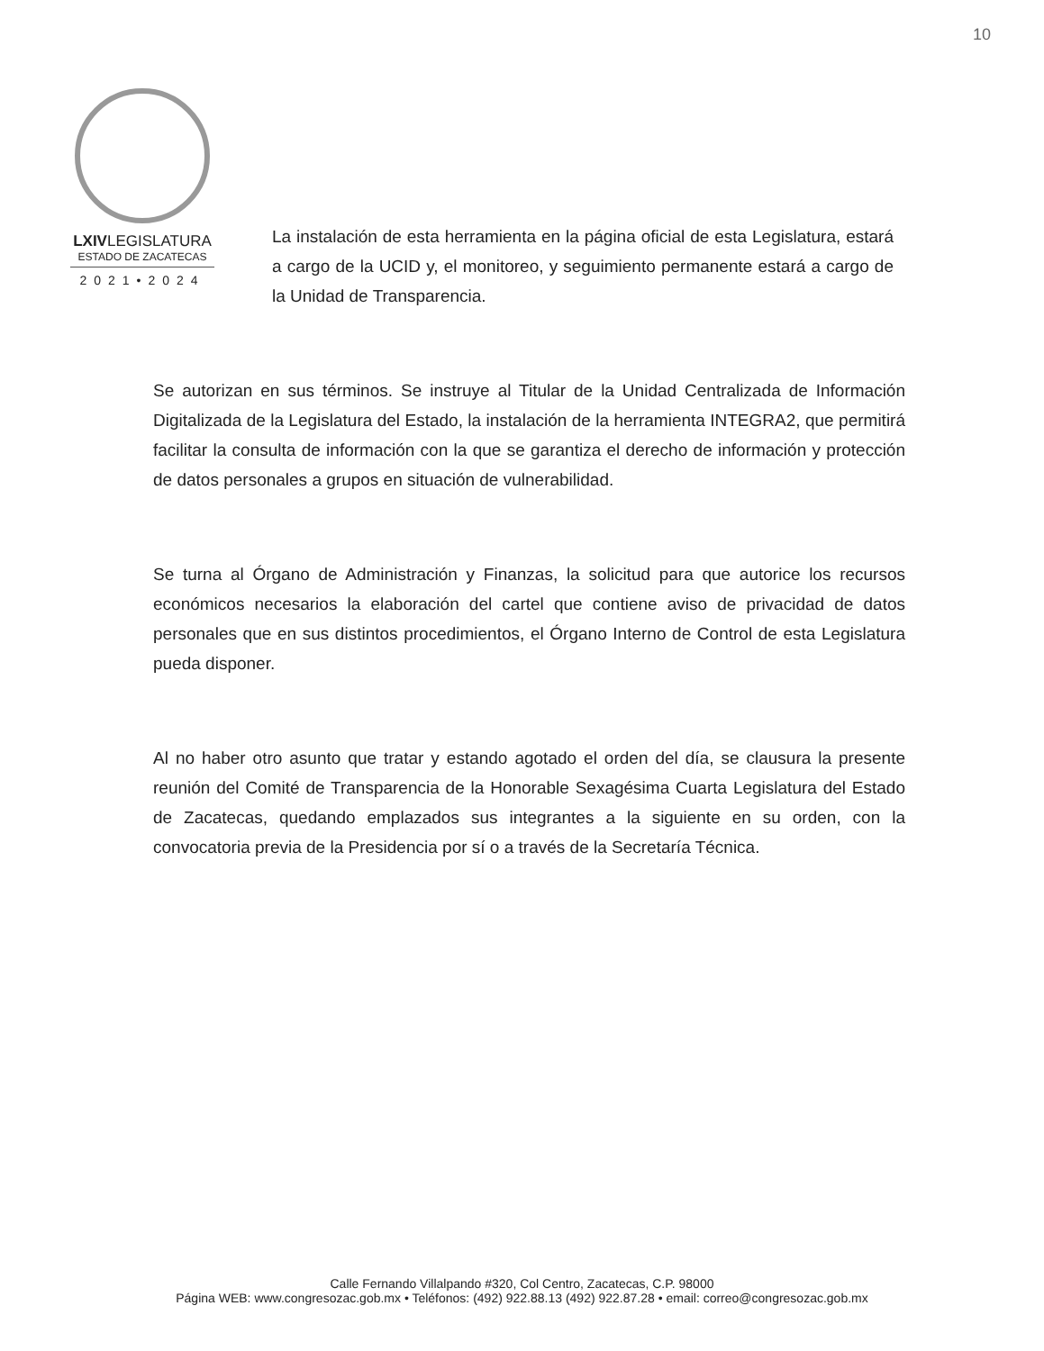10
LXIVLEGISLATURA
ESTADO DE ZACATECAS
2021•2024
La instalación de esta herramienta en la página oficial de esta Legislatura, estará a cargo de la UCID y, el monitoreo, y seguimiento permanente estará a cargo de la Unidad de Transparencia.
Se autorizan en sus términos. Se instruye al Titular de la Unidad Centralizada de Información Digitalizada de la Legislatura del Estado, la instalación de la herramienta INTEGRA2, que permitirá facilitar la consulta de información con la que se garantiza el derecho de información y protección de datos personales a grupos en situación de vulnerabilidad.
Se turna al Órgano de Administración y Finanzas, la solicitud para que autorice los recursos económicos necesarios la elaboración del cartel que contiene aviso de privacidad de datos personales que en sus distintos procedimientos, el Órgano Interno de Control de esta Legislatura pueda disponer.
Al no haber otro asunto que tratar y estando agotado el orden del día, se clausura la presente reunión del Comité de Transparencia de la Honorable Sexagésima Cuarta Legislatura del Estado de Zacatecas, quedando emplazados sus integrantes a la siguiente en su orden, con la convocatoria previa de la Presidencia por sí o a través de la Secretaría Técnica.
Calle Fernando Villalpando #320, Col Centro, Zacatecas, C.P. 98000
Página WEB: www.congresozac.gob.mx • Teléfonos: (492) 922.88.13 (492) 922.87.28 • email: correo@congresozac.gob.mx